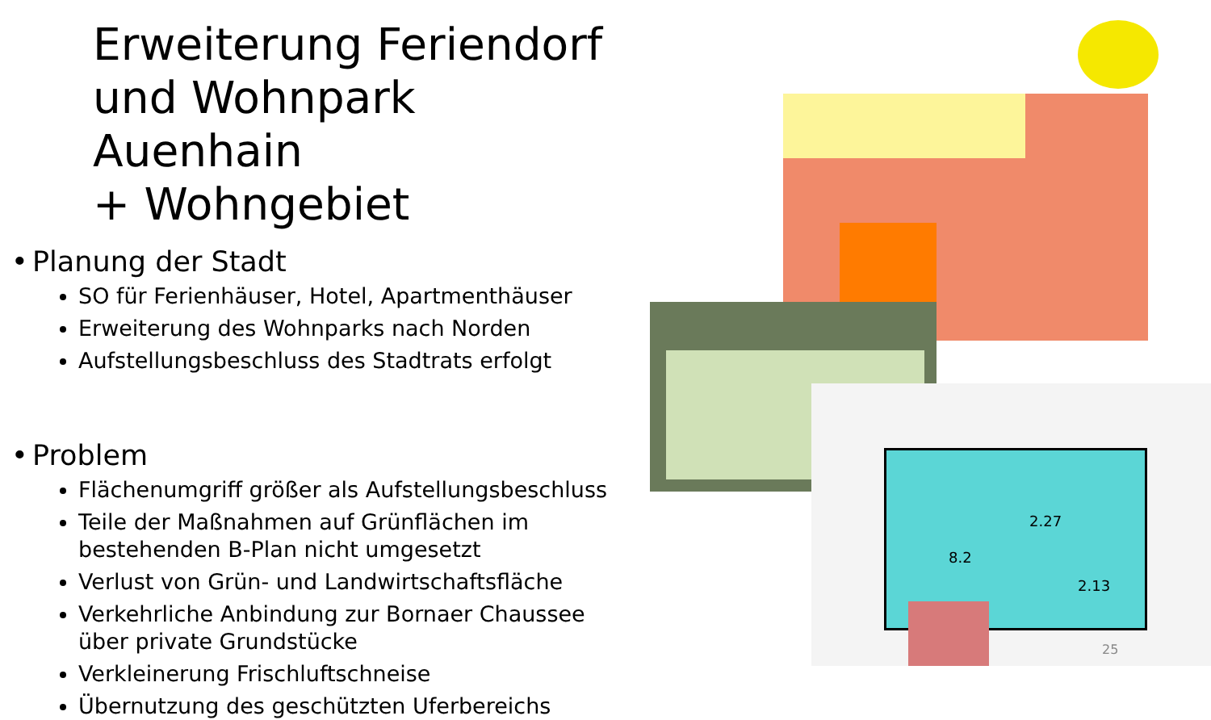2.27
8.2
2.13
Erweiterung Feriendorf und Wohnpark Auenhain
+ Wohngebiet
• Planung der Stadt
SO für Ferienhäuser, Hotel, Apartmenthäuser
Erweiterung des Wohnparks nach Norden
Aufstellungsbeschluss des Stadtrats erfolgt
• Problem
Flächenumgriff größer als Aufstellungsbeschluss
Teile der Maßnahmen auf Grünflächen im bestehenden B-Plan nicht umgesetzt
Verlust von Grün- und Landwirtschaftsfläche
Verkehrliche Anbindung zur Bornaer Chaussee über private Grundstücke
Verkleinerung Frischluftschneise
Übernutzung des geschützten Uferbereichs
25